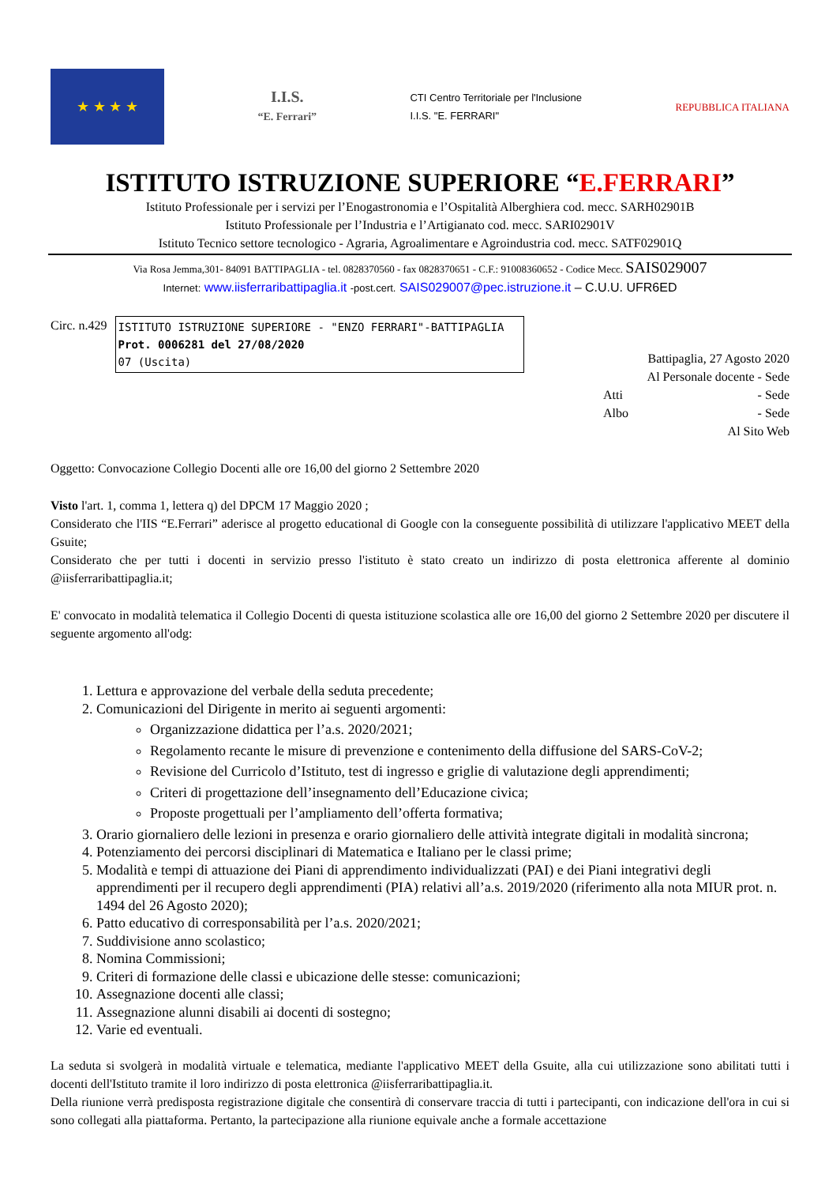★ ★ ★ ★
I.I.S.
“E. Ferrari”
CTI Centro Territoriale per l'Inclusione
I.I.S. "E. FERRARI"
REPUBBLICA ITALIANA
ISTITUTO ISTRUZIONE SUPERIORE “E.FERRARI”
Istituto Professionale per i servizi per l’Enogastronomia e l’Ospitalità Alberghiera cod. mecc. SARH02901B
Istituto Professionale per l’Industria e l’Artigianato cod. mecc. SARI02901V
Istituto Tecnico settore tecnologico - Agraria, Agroalimentare e Agroindustria cod. mecc. SATF02901Q
Via Rosa Jemma,301- 84091 BATTIPAGLIA - tel. 0828370560 - fax 0828370651 - C.F.: 91008360652 - Codice Mecc. SAIS029007
Internet: www.iisferraribattipaglia.it -post.cert. SAIS029007@pec.istruzione.it – C.U.U. UFR6ED
Circ. n.429
ISTITUTO ISTRUZIONE SUPERIORE - "ENZO FERRARI"-BATTIPAGLIA
Prot. 0006281 del 27/08/2020
07 (Uscita)
Battipaglia, 27 Agosto 2020
Al Personale docente - Sede
Atti - Sede
Albo - Sede
Al Sito Web
Oggetto: Convocazione Collegio Docenti alle ore 16,00 del giorno 2 Settembre 2020
Visto l'art. 1, comma 1, lettera q) del DPCM 17 Maggio 2020 ;
Considerato che l'IIS “E.Ferrari” aderisce al progetto educational di Google con la conseguente possibilità di utilizzare l'applicativo MEET della Gsuite;
Considerato che per tutti i docenti in servizio presso l'istituto è stato creato un indirizzo di posta elettronica afferente al dominio @iisferraribattipaglia.it;
E' convocato in modalità telematica il Collegio Docenti di questa istituzione scolastica alle ore 16,00 del giorno 2 Settembre 2020 per discutere il seguente argomento all'odg:
1. Lettura e approvazione del verbale della seduta precedente;
2. Comunicazioni del Dirigente in merito ai seguenti argomenti:
Organizzazione didattica per l’a.s. 2020/2021;
Regolamento recante le misure di prevenzione e contenimento della diffusione del SARS-CoV-2;
Revisione del Curricolo d’Istituto, test di ingresso e griglie di valutazione degli apprendimenti;
Criteri di progettazione dell’insegnamento dell’Educazione civica;
Proposte progettuali per l’ampliamento dell’offerta formativa;
3. Orario giornaliero delle lezioni in presenza e orario giornaliero delle attività integrate digitali in modalità sincrona;
4. Potenziamento dei percorsi disciplinari di Matematica e Italiano per le classi prime;
5. Modalità e tempi di attuazione dei Piani di apprendimento individualizzati (PAI) e dei Piani integrativi degli apprendimenti per il recupero degli apprendimenti (PIA) relativi all’a.s. 2019/2020 (riferimento alla nota MIUR prot. n. 1494 del 26 Agosto 2020);
6. Patto educativo di corresponsabilità per l’a.s. 2020/2021;
7. Suddivisione anno scolastico;
8. Nomina Commissioni;
9. Criteri di formazione delle classi e ubicazione delle stesse: comunicazioni;
10. Assegnazione docenti alle classi;
11. Assegnazione alunni disabili ai docenti di sostegno;
12. Varie ed eventuali.
La seduta si svolgerà in modalità virtuale e telematica, mediante l'applicativo MEET della Gsuite, alla cui utilizzazione sono abilitati tutti i docenti dell'Istituto tramite il loro indirizzo di posta elettronica @iisferraribattipaglia.it.
Della riunione verrà predisposta registrazione digitale che consentirà di conservare traccia di tutti i partecipanti, con indicazione dell'ora in cui si sono collegati alla piattaforma. Pertanto, la partecipazione alla riunione equivale anche a formale accettazione